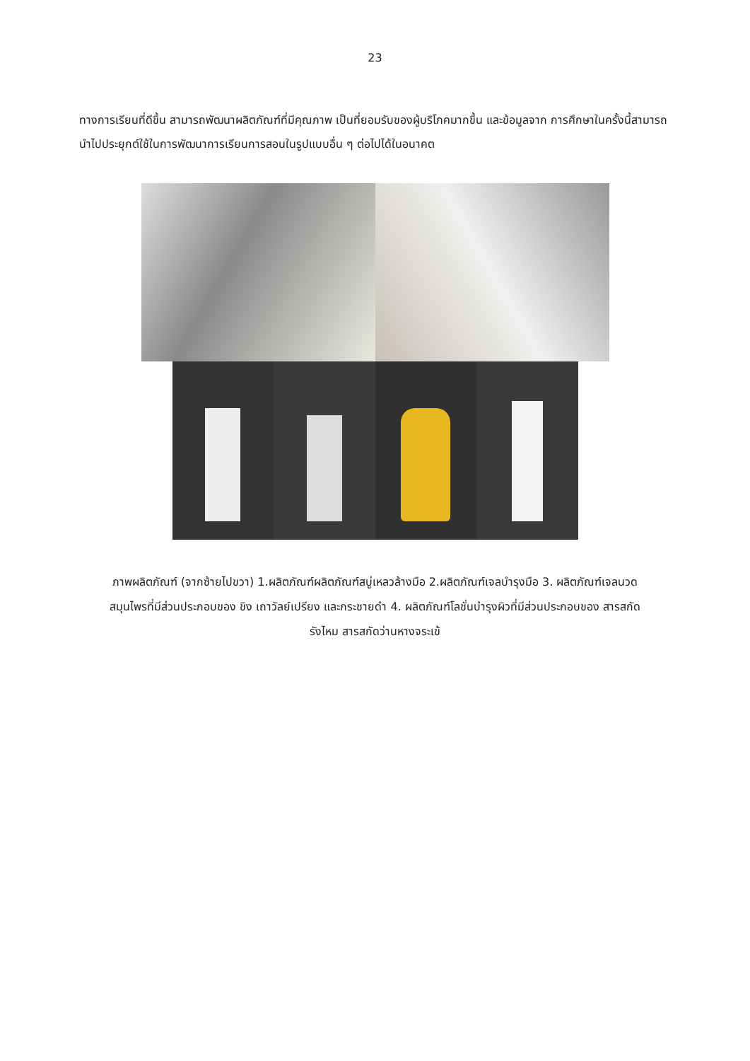23
ทางการเรียนที่ดีขึ้น สามารถพัฒนาผลิตภัณฑ์ที่มีคุณภาพ เป็นที่ยอมรับของผู้บริโภคมากขึ้น และข้อมูลจาก การศึกษาในครั้งนี้สามารถนำไปประยุกต์ใช้ในการพัฒนาการเรียนการสอนในรูปแบบอื่น ๆ ต่อไปได้ในอนาคต
ภาพผลิตภัณฑ์ (จากซ้ายไปขวา) 1.ผลิตภัณฑ์ผลิตภัณฑ์สบู่เหลวล้างมือ 2.ผลิตภัณฑ์เจลบำรุงมือ 3. ผลิตภัณฑ์เจลนวดสมุนไพรที่มีส่วนประกอบของ ขิง เถาวัลย์เปรียง และกระชายดำ 4. ผลิตภัณฑ์โลชั่นบำรุงผิวที่มีส่วนประกอบของ สารสกัดรังไหม สารสกัดว่านหางจระเข้